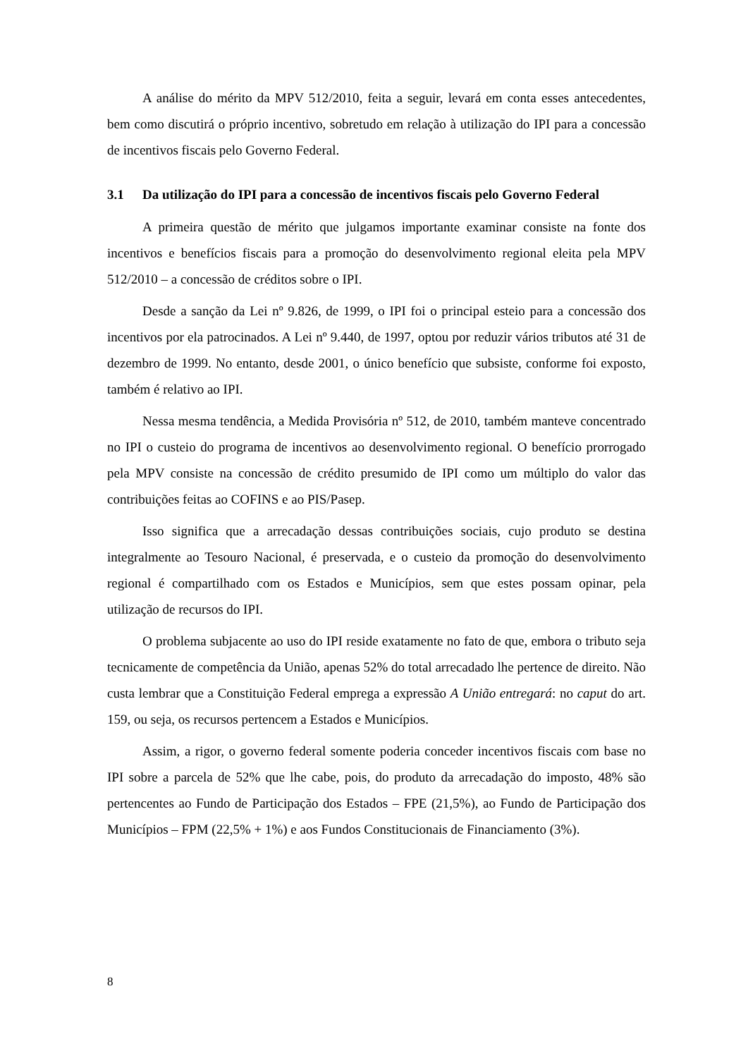A análise do mérito da MPV 512/2010, feita a seguir, levará em conta esses antecedentes, bem como discutirá o próprio incentivo, sobretudo em relação à utilização do IPI para a concessão de incentivos fiscais pelo Governo Federal.
3.1 Da utilização do IPI para a concessão de incentivos fiscais pelo Governo Federal
A primeira questão de mérito que julgamos importante examinar consiste na fonte dos incentivos e benefícios fiscais para a promoção do desenvolvimento regional eleita pela MPV 512/2010 – a concessão de créditos sobre o IPI.
Desde a sanção da Lei nº 9.826, de 1999, o IPI foi o principal esteio para a concessão dos incentivos por ela patrocinados. A Lei nº 9.440, de 1997, optou por reduzir vários tributos até 31 de dezembro de 1999. No entanto, desde 2001, o único benefício que subsiste, conforme foi exposto, também é relativo ao IPI.
Nessa mesma tendência, a Medida Provisória nº 512, de 2010, também manteve concentrado no IPI o custeio do programa de incentivos ao desenvolvimento regional. O benefício prorrogado pela MPV consiste na concessão de crédito presumido de IPI como um múltiplo do valor das contribuições feitas ao COFINS e ao PIS/Pasep.
Isso significa que a arrecadação dessas contribuições sociais, cujo produto se destina integralmente ao Tesouro Nacional, é preservada, e o custeio da promoção do desenvolvimento regional é compartilhado com os Estados e Municípios, sem que estes possam opinar, pela utilização de recursos do IPI.
O problema subjacente ao uso do IPI reside exatamente no fato de que, embora o tributo seja tecnicamente de competência da União, apenas 52% do total arrecadado lhe pertence de direito. Não custa lembrar que a Constituição Federal emprega a expressão A União entregará: no caput do art. 159, ou seja, os recursos pertencem a Estados e Municípios.
Assim, a rigor, o governo federal somente poderia conceder incentivos fiscais com base no IPI sobre a parcela de 52% que lhe cabe, pois, do produto da arrecadação do imposto, 48% são pertencentes ao Fundo de Participação dos Estados – FPE (21,5%), ao Fundo de Participação dos Municípios – FPM (22,5% + 1%) e aos Fundos Constitucionais de Financiamento (3%).
8